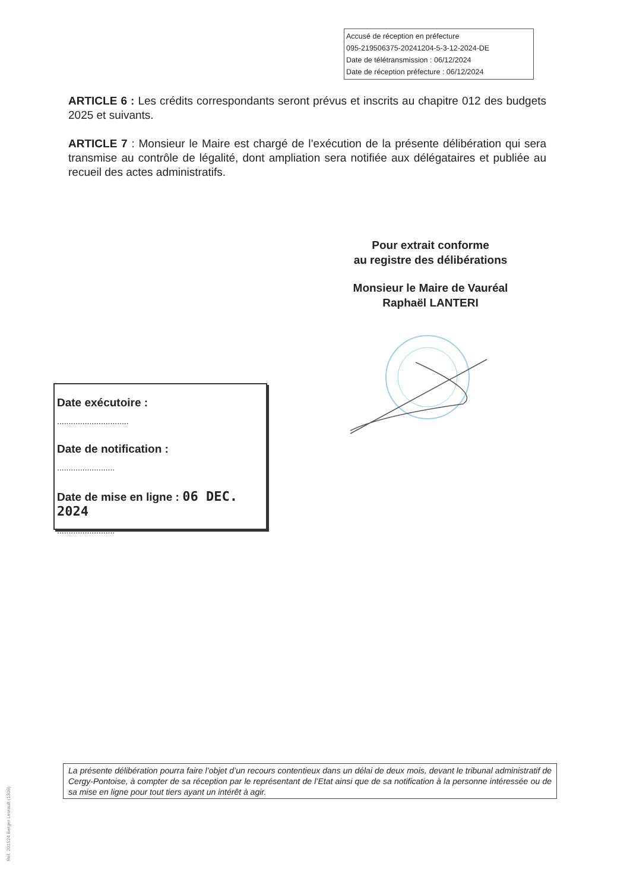Accusé de réception en préfecture
095-219506375-20241204-5-3-12-2024-DE
Date de télétransmission : 06/12/2024
Date de réception préfecture : 06/12/2024
ARTICLE 6 : Les crédits correspondants seront prévus et inscrits au chapitre 012 des budgets 2025 et suivants.
ARTICLE 7 : Monsieur le Maire est chargé de l’exécution de la présente délibération qui sera transmise au contrôle de légalité, dont ampliation sera notifiée aux délégataires et publiée au recueil des actes administratifs.
Pour extrait conforme
au registre des délibérations
Monsieur le Maire de Vauréal
Raphaël LANTERI
Date exécutoire :
...............................
Date de notification :
.........................
Date de mise en ligne : 06 DEC. 2024
.........................
La présente délibération pourra faire l’objet d’un recours contentieux dans un délai de deux mois, devant le tribunal administratif de Cergy-Pontoise, à compter de sa réception par le représentant de l’Etat ainsi que de sa notification à la personne intéressée ou de sa mise en ligne pour tout tiers ayant un intérêt à agir.
Réf. 201524 Berger Levrault (1309)